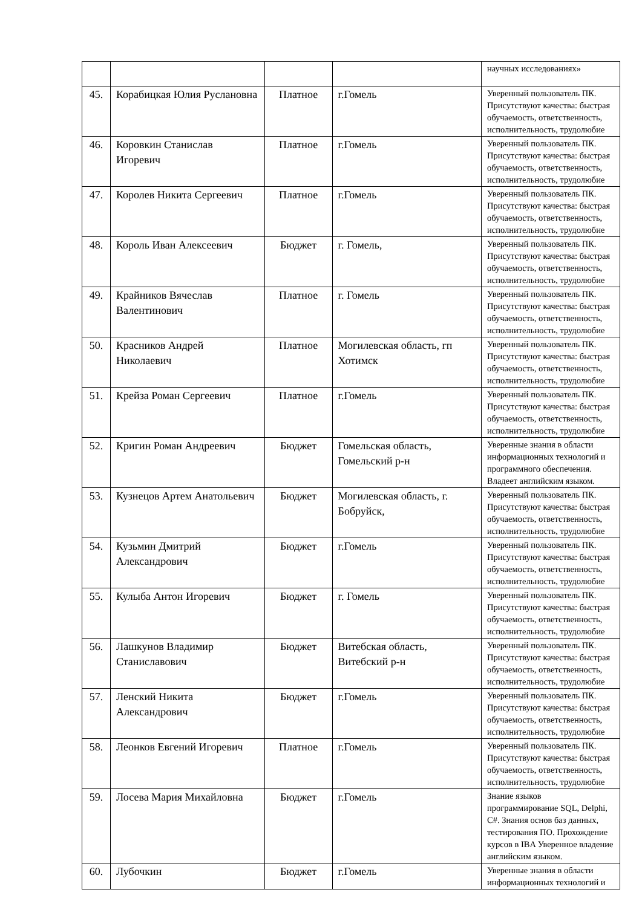| | | | | научных исследованиях» |
| 45. | Корабицкая Юлия Руслановна | Платное | г.Гомель | Уверенный пользователь ПК. Присутствуют качества: быстрая обучаемость, ответственность, исполнительность, трудолюбие |
| 46. | Коровкин Станислав Игоревич | Платное | г.Гомель | Уверенный пользователь ПК. Присутствуют качества: быстрая обучаемость, ответственность, исполнительность, трудолюбие |
| 47. | Королев Никита Сергеевич | Платное | г.Гомель | Уверенный пользователь ПК. Присутствуют качества: быстрая обучаемость, ответственность, исполнительность, трудолюбие |
| 48. | Король Иван Алексеевич | Бюджет | г. Гомель, | Уверенный пользователь ПК. Присутствуют качества: быстрая обучаемость, ответственность, исполнительность, трудолюбие |
| 49. | Крайников Вячеслав Валентинович | Платное | г. Гомель | Уверенный пользователь ПК. Присутствуют качества: быстрая обучаемость, ответственность, исполнительность, трудолюбие |
| 50. | Красников Андрей Николаевич | Платное | Могилевская область, гп Хотимск | Уверенный пользователь ПК. Присутствуют качества: быстрая обучаемость, ответственность, исполнительность, трудолюбие |
| 51. | Крейза Роман Сергеевич | Платное | г.Гомель | Уверенный пользователь ПК. Присутствуют качества: быстрая обучаемость, ответственность, исполнительность, трудолюбие |
| 52. | Кригин Роман Андреевич | Бюджет | Гомельская область, Гомельский р-н | Уверенные знания в области информационных технологий и программного обеспечения. Владеет английским языком. |
| 53. | Кузнецов Артем Анатольевич | Бюджет | Могилевская область, г. Бобруйск, | Уверенный пользователь ПК. Присутствуют качества: быстрая обучаемость, ответственность, исполнительность, трудолюбие |
| 54. | Кузьмин Дмитрий Александрович | Бюджет | г.Гомель | Уверенный пользователь ПК. Присутствуют качества: быстрая обучаемость, ответственность, исполнительность, трудолюбие |
| 55. | Кулыба Антон Игоревич | Бюджет | г. Гомель | Уверенный пользователь ПК. Присутствуют качества: быстрая обучаемость, ответственность, исполнительность, трудолюбие |
| 56. | Лашкунов Владимир Станиславович | Бюджет | Витебская область, Витебский р-н | Уверенный пользователь ПК. Присутствуют качества: быстрая обучаемость, ответственность, исполнительность, трудолюбие |
| 57. | Ленский Никита Александрович | Бюджет | г.Гомель | Уверенный пользователь ПК. Присутствуют качества: быстрая обучаемость, ответственность, исполнительность, трудолюбие |
| 58. | Леонков Евгений Игоревич | Платное | г.Гомель | Уверенный пользователь ПК. Присутствуют качества: быстрая обучаемость, ответственность, исполнительность, трудолюбие |
| 59. | Лосева Мария Михайловна | Бюджет | г.Гомель | Знание языков программирование SQL, Delphi, C#. Знания основ баз данных, тестирования ПО. Прохождение курсов в IBA Уверенное владение английским языком. |
| 60. | Лубочкин | Бюджет | г.Гомель | Уверенные знания в области информационных технологий и |